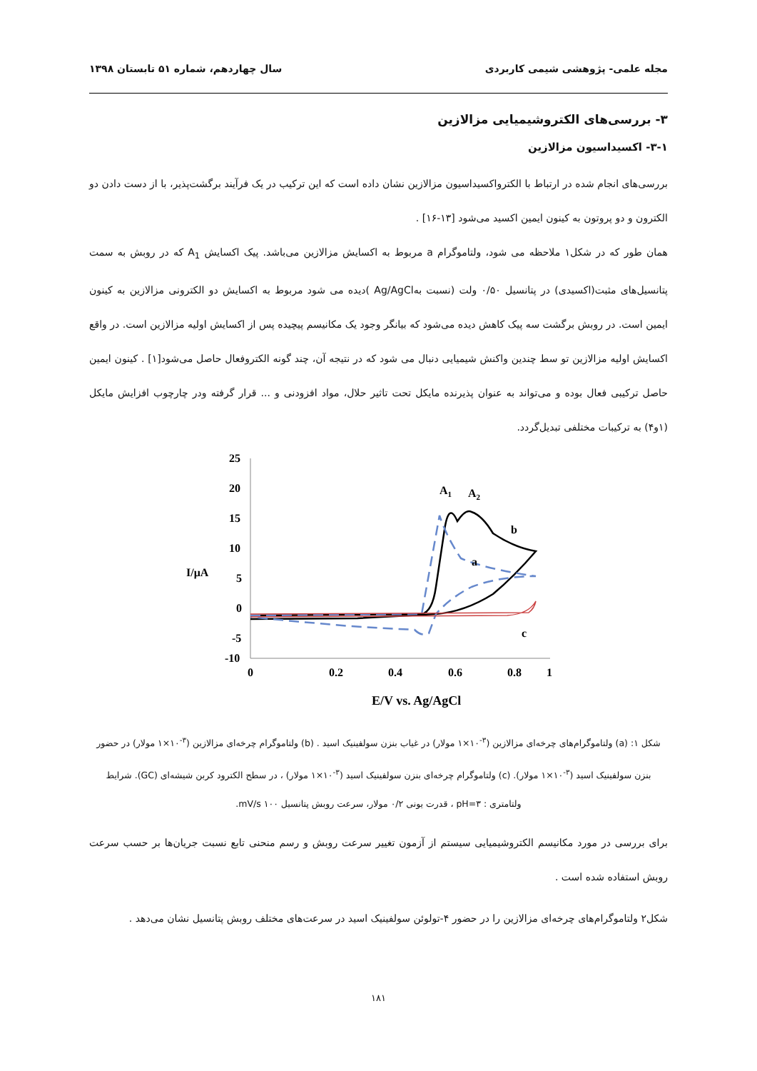مجله علمی- پژوهشی شیمی کاربردی سال چهاردهم، شماره ۵۱ تابستان ۱۳۹۸
۳- بررسی‌های الکتروشیمیایی مزالازین
۳-۱- اکسیداسیون مزالازین
بررسی‌های انجام شده در ارتباط با الکترواکسیداسیون مزالازین نشان داده است که این ترکیب در یک فرآیند برگشت‌پذیر، با از دست دادن دو الکترون و دو پروتون به کینون ایمین اکسید می‌شود [۱۳-۱۶] .
همان طور که در شکل۱ ملاحظه می شود، ولتاموگرام a مربوط به اکسایش مزالازین می‌باشد. پیک اکسایش A<sub>1</sub> که در روبش به سمت پتانسیل‌های مثبت(اکسیدی) در پتانسیل ۰/۵۰ ولت (نسبت بهAg/AgCl )دیده می شود مربوط به اکسایش دو الکترونی مزالازین به کینون ایمین است. در روبش برگشت سه پیک کاهش دیده می‌شود که بیانگر وجود یک مکانیسم پیچیده پس از اکسایش اولیه مزالازین است. در واقع اکسایش اولیه مزالازین تو سط چندین واکنش شیمیایی دنبال می شود که در نتیجه آن، چند گونه الکتروفعال حاصل می‌شود[۱] . کینون ایمین حاصل ترکیبی فعال بوده و می‌تواند به عنوان پذیرنده مایکل تحت تاثیر حلال، مواد افزودنی و ... قرار گرفته ودر چارچوب افزایش مایکل (۱و۴) به ترکیبات مختلفی تبدیل‌گردد.
25
20
15
10
5
0
-5
-10
I/μA
0
0.2
0.4
0.6
0.8
1
E/V vs. Ag/AgCl
A1
A2
b
a
c
شکل ۱: (a) ولتاموگرام‌های چرخه‌ای مزالازین (<sup>۳-</sup>۱۰×۱ مولار) در غیاب بنزن سولفینیک اسید . (b) ولتاموگرام چرخه‌ای مزالازین (<sup>۳-</sup>۱۰×۱ مولار) در حضور بنزن سولفینیک اسید (<sup>۳-</sup>۱۰×۱ مولار). (c) ولتاموگرام چرخه‌ای بنزن سولفینیک اسید (<sup>۳-</sup>۱۰×۱ مولار) ، در سطح الکترود کربن شیشه‌ای (GC). شرایط ولتامتری : pH=۳ ، قدرت یونی ۰/۲ مولار، سرعت روبش پتانسیل mV/s ۱۰۰.
برای بررسی در مورد مکانیسم الکتروشیمیایی سیستم از آزمون تغییر سرعت روبش و رسم منحنی تابع نسبت جریان‌ها بر حسب سرعت روبش استفاده شده است .
شکل۲ ولتاموگرام‌های چرخه‌ای مزالازین را در حضور ۴-تولوئن سولفینیک اسید در سرعت‌های مختلف روبش پتانسیل نشان می‌دهد .
۱۸۱